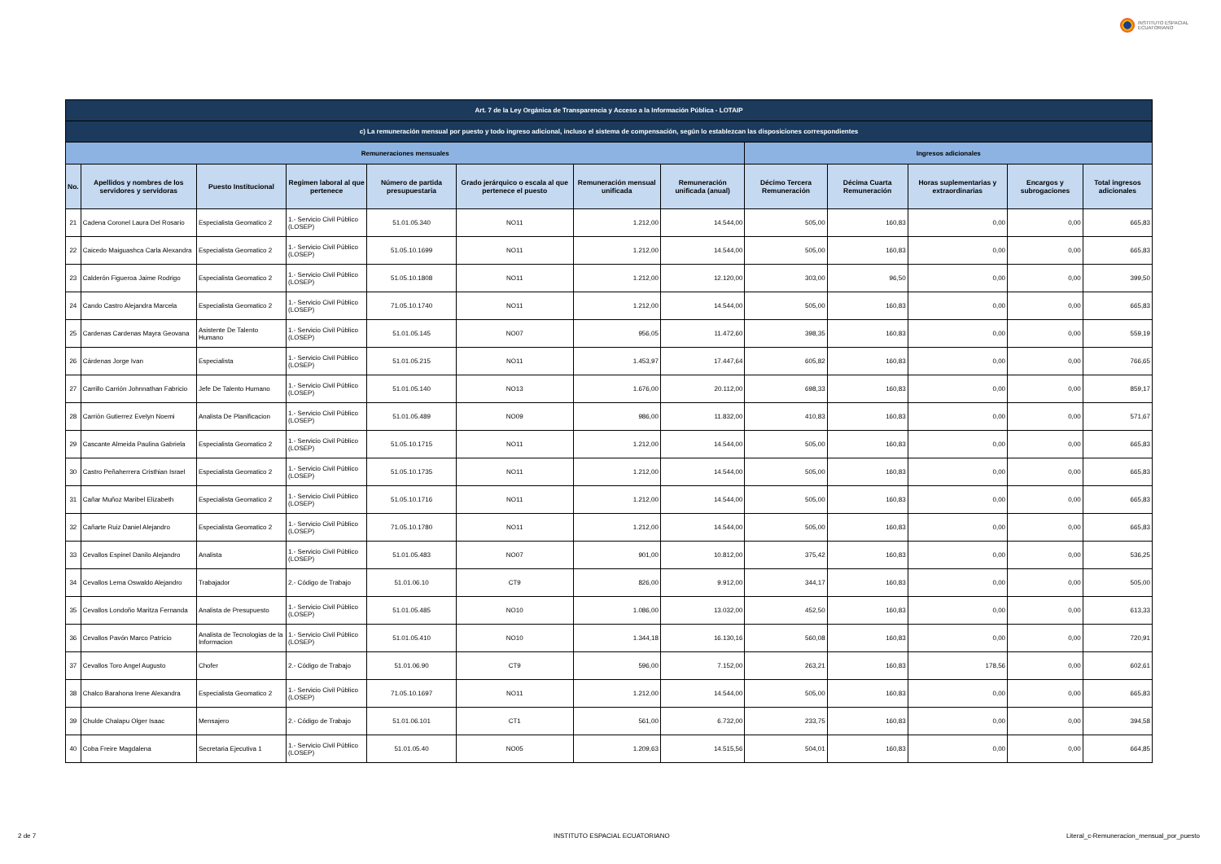INSTITUTO ESPACIAL
ECUATORIANO
| Art. 7 de la Ley Orgánica de Transparencia y Acceso a la Información Pública - LOTAIP | | | | | | | | | | | | |
| --- | --- | --- | --- | --- | --- | --- | --- | --- | --- | --- | --- | --- |
| c) La remuneración mensual por puesto y todo ingreso adicional, incluso el sistema de compensación, según lo establezcan las disposiciones correspondientes | | | | | | | | | | | | |
| Remuneraciones mensuales | | | | | | | | Ingresos adicionales | | | | |
| No. | Apellidos y nombres de los servidores y servidoras | Puesto Institucional | Regimen laboral al que pertenece | Número de partida presupuestaria | Grado jerárquico o escala al que pertenece el puesto | Remuneración mensual unificada | Remuneración unificada (anual) | Décimo Tercera Remuneración | Décima Cuarta Remuneración | Horas suplementarias y extraordinarias | Encargos y subrogaciones | Total ingresos adicionales |
| 21 | Cadena Coronel Laura Del Rosario | Especialista Geomatico 2 | 1.- Servicio Civil Público (LOSEP) | 51.01.05.340 | NO11 | 1.212,00 | 14.544,00 | 505,00 | 160,83 | 0,00 | 0,00 | 665,83 |
| 22 | Caicedo Maiguashca Carla Alexandra | Especialista Geomatico 2 | 1.- Servicio Civil Público (LOSEP) | 51.05.10.1699 | NO11 | 1.212,00 | 14.544,00 | 505,00 | 160,83 | 0,00 | 0,00 | 665,83 |
| 23 | Calderón Figueroa Jaime Rodrigo | Especialista Geomatico 2 | 1.- Servicio Civil Público (LOSEP) | 51.05.10.1808 | NO11 | 1.212,00 | 12.120,00 | 303,00 | 96,50 | 0,00 | 0,00 | 399,50 |
| 24 | Cando Castro Alejandra Marcela | Especialista Geomatico 2 | 1.- Servicio Civil Público (LOSEP) | 71.05.10.1740 | NO11 | 1.212,00 | 14.544,00 | 505,00 | 160,83 | 0,00 | 0,00 | 665,83 |
| 25 | Cardenas Cardenas Mayra Geovana | Asistente De Talento Humano | 1.- Servicio Civil Público (LOSEP) | 51.01.05.145 | NO07 | 956,05 | 11.472,60 | 398,35 | 160,83 | 0,00 | 0,00 | 559,19 |
| 26 | Cárdenas Jorge Ivan | Especialista | 1.- Servicio Civil Público (LOSEP) | 51.01.05.215 | NO11 | 1.453,97 | 17.447,64 | 605,82 | 160,83 | 0,00 | 0,00 | 766,65 |
| 27 | Carrillo Carrión Johnnathan Fabricio | Jefe De Talento Humano | 1.- Servicio Civil Público (LOSEP) | 51.01.05.140 | NO13 | 1.676,00 | 20.112,00 | 698,33 | 160,83 | 0,00 | 0,00 | 859,17 |
| 28 | Carriòn Gutierrez Evelyn Noemi | Analista De Planificacion | 1.- Servicio Civil Público (LOSEP) | 51.01.05.489 | NO09 | 986,00 | 11.832,00 | 410,83 | 160,83 | 0,00 | 0,00 | 571,67 |
| 29 | Cascante Almeida Paulina Gabriela | Especialista Geomatico 2 | 1.- Servicio Civil Público (LOSEP) | 51.05.10.1715 | NO11 | 1.212,00 | 14.544,00 | 505,00 | 160,83 | 0,00 | 0,00 | 665,83 |
| 30 | Castro Peñaherrera Cristhian Israel | Especialista Geomatico 2 | 1.- Servicio Civil Público (LOSEP) | 51.05.10.1735 | NO11 | 1.212,00 | 14.544,00 | 505,00 | 160,83 | 0,00 | 0,00 | 665,83 |
| 31 | Cañar Muñoz Maribel Elizabeth | Especialista Geomatico 2 | 1.- Servicio Civil Público (LOSEP) | 51.05.10.1716 | NO11 | 1.212,00 | 14.544,00 | 505,00 | 160,83 | 0,00 | 0,00 | 665,83 |
| 32 | Cañarte Ruiz Daniel Alejandro | Especialista Geomatico 2 | 1.- Servicio Civil Público (LOSEP) | 71.05.10.1780 | NO11 | 1.212,00 | 14.544,00 | 505,00 | 160,83 | 0,00 | 0,00 | 665,83 |
| 33 | Cevallos Espinel Danilo Alejandro | Analista | 1.- Servicio Civil Público (LOSEP) | 51.01.05.483 | NO07 | 901,00 | 10.812,00 | 375,42 | 160,83 | 0,00 | 0,00 | 536,25 |
| 34 | Cevallos Lema Oswaldo Alejandro | Trabajador | 2.- Código de Trabajo | 51.01.06.10 | CT9 | 826,00 | 9.912,00 | 344,17 | 160,83 | 0,00 | 0,00 | 505,00 |
| 35 | Cevallos Londoño Maritza Fernanda | Analista de Presupuesto | 1.- Servicio Civil Público (LOSEP) | 51.01.05.485 | NO10 | 1.086,00 | 13.032,00 | 452,50 | 160,83 | 0,00 | 0,00 | 613,33 |
| 36 | Cevallos Pavón Marco Patricio | Analista de Tecnologias de la Informacion | 1.- Servicio Civil Público (LOSEP) | 51.01.05.410 | NO10 | 1.344,18 | 16.130,16 | 560,08 | 160,83 | 0,00 | 0,00 | 720,91 |
| 37 | Cevallos Toro Angel Augusto | Chofer | 2.- Código de Trabajo | 51.01.06.90 | CT9 | 596,00 | 7.152,00 | 263,21 | 160,83 | 178,56 | 0,00 | 602,61 |
| 38 | Chalco Barahona Irene Alexandra | Especialista Geomatico 2 | 1.- Servicio Civil Público (LOSEP) | 71.05.10.1697 | NO11 | 1.212,00 | 14.544,00 | 505,00 | 160,83 | 0,00 | 0,00 | 665,83 |
| 39 | Chulde Chalapu Olger Isaac | Mensajero | 2.- Código de Trabajo | 51.01.06.101 | CT1 | 561,00 | 6.732,00 | 233,75 | 160,83 | 0,00 | 0,00 | 394,58 |
| 40 | Coba Freire Magdalena | Secretaria Ejecutiva 1 | 1.- Servicio Civil Público (LOSEP) | 51.01.05.40 | NO05 | 1.209,63 | 14.515,56 | 504,01 | 160,83 | 0,00 | 0,00 | 664,85 |
2 de 7 INSTITUTO ESPACIAL ECUATORIANO
Literal_c-Remuneracion_mensual_por_puesto